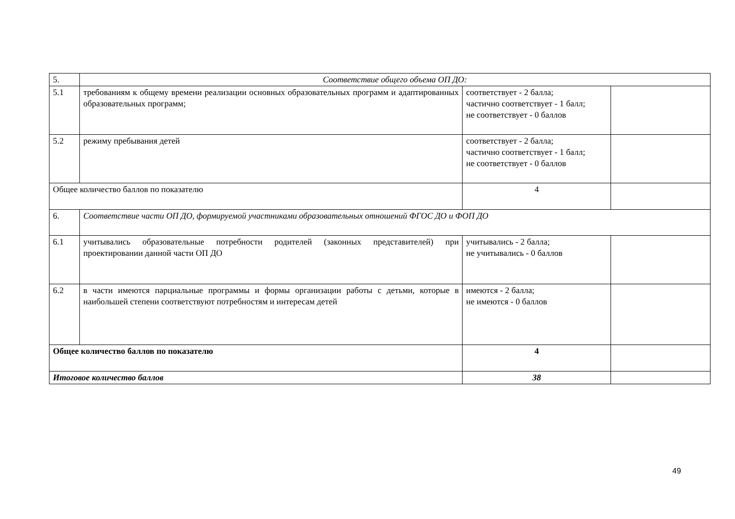| 5. | Соответствие общего объема ОП ДО: | | |
| 5.1 | требованиям к общему времени реализации основных образовательных программ и адаптированных образовательных программ; | соответствует - 2 балла; частично соответствует - 1 балл; не соответствует - 0 баллов | |
| 5.2 | режиму пребывания детей | соответствует - 2 балла; частично соответствует - 1 балл; не соответствует - 0 баллов | |
| Общее количество баллов по показателю | | 4 | |
| 6. | Соответствие части ОП ДО, формируемой участниками образовательных отношений ФГОС ДО и ФОП ДО | | |
| 6.1 | учитывались образовательные потребности родителей (законных представителей) при проектировании данной части ОП ДО | учитывались - 2 балла; не учитывались - 0 баллов | |
| 6.2 | в части имеются парциальные программы и формы организации работы с детьми, которые в наибольшей степени соответствуют потребностям и интересам детей | имеются - 2 балла; не имеются - 0 баллов | |
| Общее количество баллов по показателю | | 4 | |
| Итоговое количество баллов | | 38 | |
49